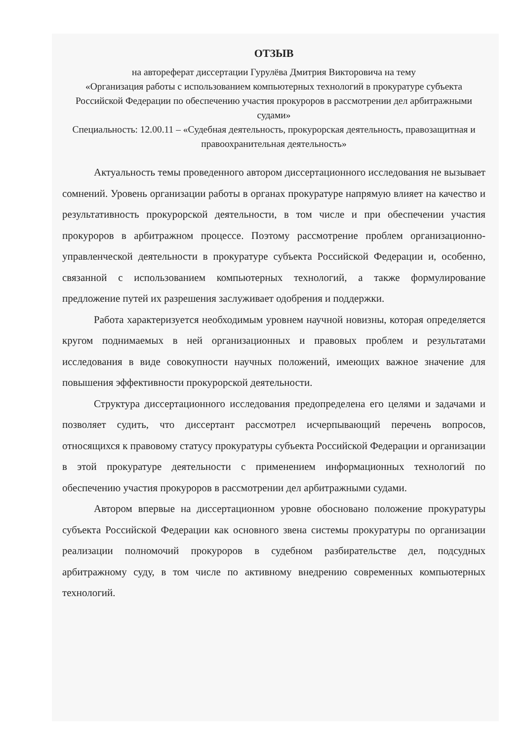ОТЗЫВ
на автореферат диссертации Гурулёва Дмитрия Викторовича на тему
«Организация работы с использованием компьютерных технологий в прокуратуре субъекта Российской Федерации по обеспечению участия прокуроров в рассмотрении дел арбитражными судами»
Специальность: 12.00.11 – «Судебная деятельность, прокурорская деятельность, правозащитная и правоохранительная деятельность»
Актуальность темы проведенного автором диссертационного исследования не вызывает сомнений. Уровень организации работы в органах прокуратуре напрямую влияет на качество и результативность прокурорской деятельности, в том числе и при обеспечении участия прокуроров в арбитражном процессе. Поэтому рассмотрение проблем организационно-управленческой деятельности в прокуратуре субъекта Российской Федерации и, особенно, связанной с использованием компьютерных технологий, а также формулирование предложение путей их разрешения заслуживает одобрения и поддержки.
Работа характеризуется необходимым уровнем научной новизны, которая определяется кругом поднимаемых в ней организационных и правовых проблем и результатами исследования в виде совокупности научных положений, имеющих важное значение для повышения эффективности прокурорской деятельности.
Структура диссертационного исследования предопределена его целями и задачами и позволяет судить, что диссертант рассмотрел исчерпывающий перечень вопросов, относящихся к правовому статусу прокуратуры субъекта Российской Федерации и организации в этой прокуратуре деятельности с применением информационных технологий по обеспечению участия прокуроров в рассмотрении дел арбитражными судами.
Автором впервые на диссертационном уровне обосновано положение прокуратуры субъекта Российской Федерации как основного звена системы прокуратуры по организации реализации полномочий прокуроров в судебном разбирательстве дел, подсудных арбитражному суду, в том числе по активному внедрению современных компьютерных технологий.